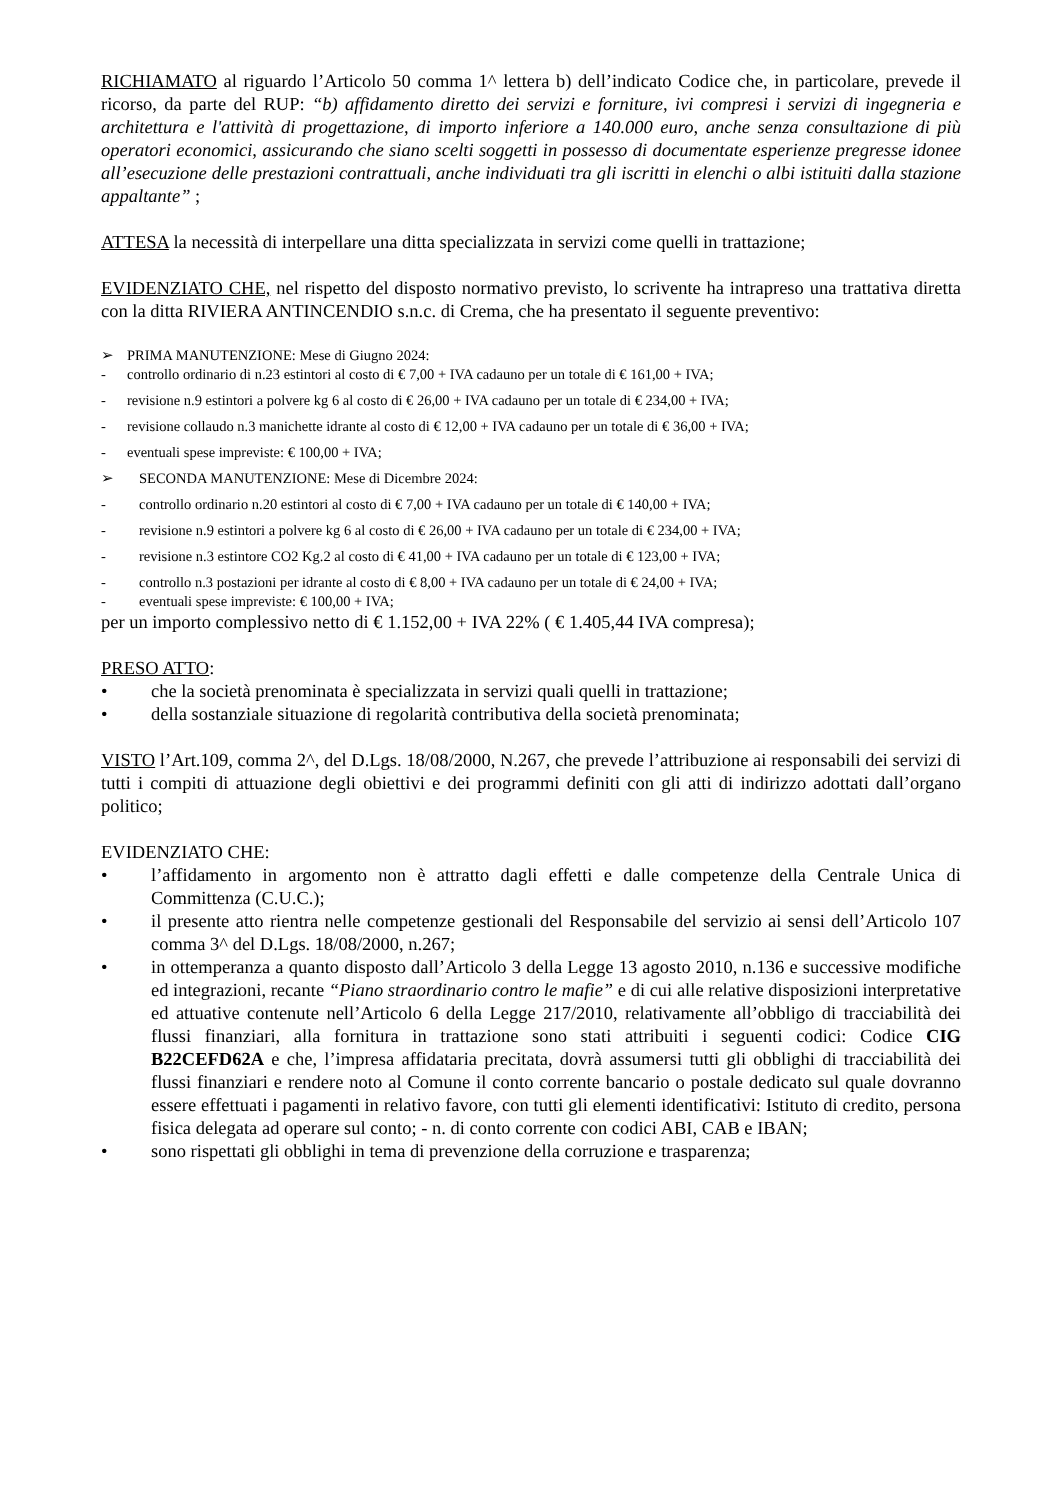RICHIAMATO al riguardo l’Articolo 50 comma 1^ lettera b) dell’indicato Codice che, in particolare, prevede il ricorso, da parte del RUP: “b) affidamento diretto dei servizi e forniture, ivi compresi i servizi di ingegneria e architettura e l'attività di progettazione, di importo inferiore a 140.000 euro, anche senza consultazione di più operatori economici, assicurando che siano scelti soggetti in possesso di documentate esperienze pregresse idonee all’esecuzione delle prestazioni contrattuali, anche individuati tra gli iscritti in elenchi o albi istituiti dalla stazione appaltante” ;
ATTESA la necessità di interpellare una ditta specializzata in servizi come quelli in trattazione;
EVIDENZIATO CHE, nel rispetto del disposto normativo previsto, lo scrivente ha intrapreso una trattativa diretta con la ditta RIVIERA ANTINCENDIO s.n.c. di Crema, che ha presentato il seguente preventivo:
➢ PRIMA MANUTENZIONE: Mese di Giugno 2024:
- controllo ordinario di n.23 estintori al costo di € 7,00 + IVA cadauno per un totale di € 161,00 + IVA;
- revisione n.9 estintori a polvere kg 6 al costo di € 26,00 + IVA cadauno per un totale di € 234,00 + IVA;
- revisione collaudo n.3 manichette idrante al costo di € 12,00 + IVA cadauno per un totale di € 36,00 + IVA;
- eventuali spese impreviste: € 100,00 + IVA;
➢ SECONDA MANUTENZIONE: Mese di Dicembre 2024:
- controllo ordinario n.20 estintori al costo di € 7,00 + IVA cadauno per un totale di € 140,00 + IVA;
- revisione n.9 estintori a polvere kg 6 al costo di € 26,00 + IVA cadauno per un totale di € 234,00 + IVA;
- revisione n.3 estintore CO2 Kg.2 al costo di € 41,00 + IVA cadauno per un totale di € 123,00 + IVA;
- controllo n.3 postazioni per idrante al costo di € 8,00 + IVA cadauno per un totale di € 24,00 + IVA;
- eventuali spese impreviste: € 100,00 + IVA;
per un importo complessivo netto di € 1.152,00 + IVA 22% ( € 1.405,44 IVA compresa);
PRESO ATTO:
• che la società prenominata è specializzata in servizi quali quelli in trattazione;
• della sostanziale situazione di regolarità contributiva della società prenominata;
VISTO l’Art.109, comma 2^, del D.Lgs. 18/08/2000, N.267, che prevede l’attribuzione ai responsabili dei servizi di tutti i compiti di attuazione degli obiettivi e dei programmi definiti con gli atti di indirizzo adottati dall’organo politico;
EVIDENZIATO CHE:
• l’affidamento in argomento non è attratto dagli effetti e dalle competenze della Centrale Unica di Committenza (C.U.C.);
• il presente atto rientra nelle competenze gestionali del Responsabile del servizio ai sensi dell’Articolo 107 comma 3^ del D.Lgs. 18/08/2000, n.267;
• in ottemperanza a quanto disposto dall’Articolo 3 della Legge 13 agosto 2010, n.136 e successive modifiche ed integrazioni, recante “Piano straordinario contro le mafie” e di cui alle relative disposizioni interpretative ed attuative contenute nell’Articolo 6 della Legge 217/2010, relativamente all’obbligo di tracciabilità dei flussi finanziari, alla fornitura in trattazione sono stati attribuiti i seguenti codici: Codice CIG B22CEFD62A e che, l’impresa affidataria precitata, dovrà assumersi tutti gli obblighi di tracciabilità dei flussi finanziari e rendere noto al Comune il conto corrente bancario o postale dedicato sul quale dovranno essere effettuati i pagamenti in relativo favore, con tutti gli elementi identificativi: Istituto di credito, persona fisica delegata ad operare sul conto; - n. di conto corrente con codici ABI, CAB e IBAN;
• sono rispettati gli obblighi in tema di prevenzione della corruzione e trasparenza;